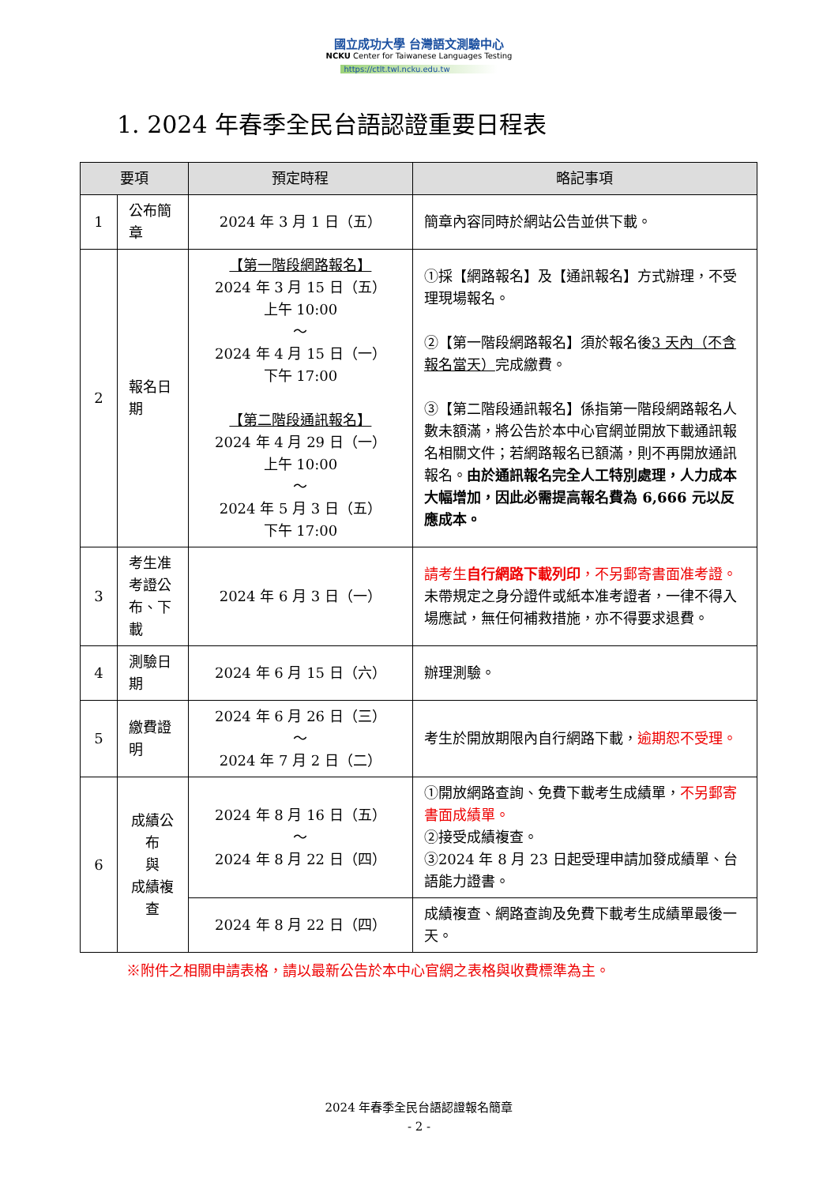國立成功大學 台灣語文測驗中心
NCKU Center for Taiwanese Languages Testing
https://ctlt.twl.ncku.edu.tw
1. 2024 年春季全民台語認證重要日程表
| 要項 | | 預定時程 | 略記事項 |
| --- | --- | --- | --- |
| 1 | 公布簡章 | 2024 年 3 月 1 日（五） | 簡章內容同時於網站公告並供下載。 |
| 2 | 報名日期 | 【第一階段網路報名】 2024 年 3 月 15 日（五） 上午 10:00 ～ 2024 年 4 月 15 日（一） 下午 17:00 【第二階段通訊報名】 2024 年 4 月 29 日（一） 上午 10:00 ～ 2024 年 5 月 3 日（五） 下午 17:00 | ①採【網路報名】及【通訊報名】方式辦理，不受理現場報名。 ②【第一階段網路報名】須於報名後 3 天內（不含報名當天） 完成繳費。 ③【第二階段通訊報名】係指第一階段網路報名人數未額滿，將公告於本中心官網並開放下載通訊報名相關文件；若網路報名已額滿，則不再開放通訊報名。 由於通訊報名完全人工特別處理，人力成本大幅增加，因此必需提高報名費為 6,666 元以反應成本。 |
| 3 | 考生准考證公布、下載 | 2024 年 6 月 3 日（一） | 請考生 自行網路下載列印 ，不另郵寄書面准考證。 未帶規定之身分證件或紙本准考證者，一律不得入場應試，無任何補救措施，亦不得要求退費。 |
| 4 | 測驗日期 | 2024 年 6 月 15 日（六） | 辦理測驗。 |
| 5 | 繳費證明 | 2024 年 6 月 26 日（三） ～ 2024 年 7 月 2 日（二） | 考生於開放期限內自行網路下載， 逾期恕不受理。 |
| 6 | 成績公布 與 成績複查 | 2024 年 8 月 16 日（五） ～ 2024 年 8 月 22 日（四） | ①開放網路查詢、免費下載考生成績單， 不另郵寄書面成績單。 ②接受成績複查。 ③2024 年 8 月 23 日起受理申請加發成績單、台語能力證書。 |
| | | 2024 年 8 月 22 日（四） | 成績複查、網路查詢及免費下載考生成績單最後一天。 |
※附件之相關申請表格，請以最新公告於本中心官網之表格與收費標準為主。
2024 年春季全民台語認證報名簡章
- 2 -